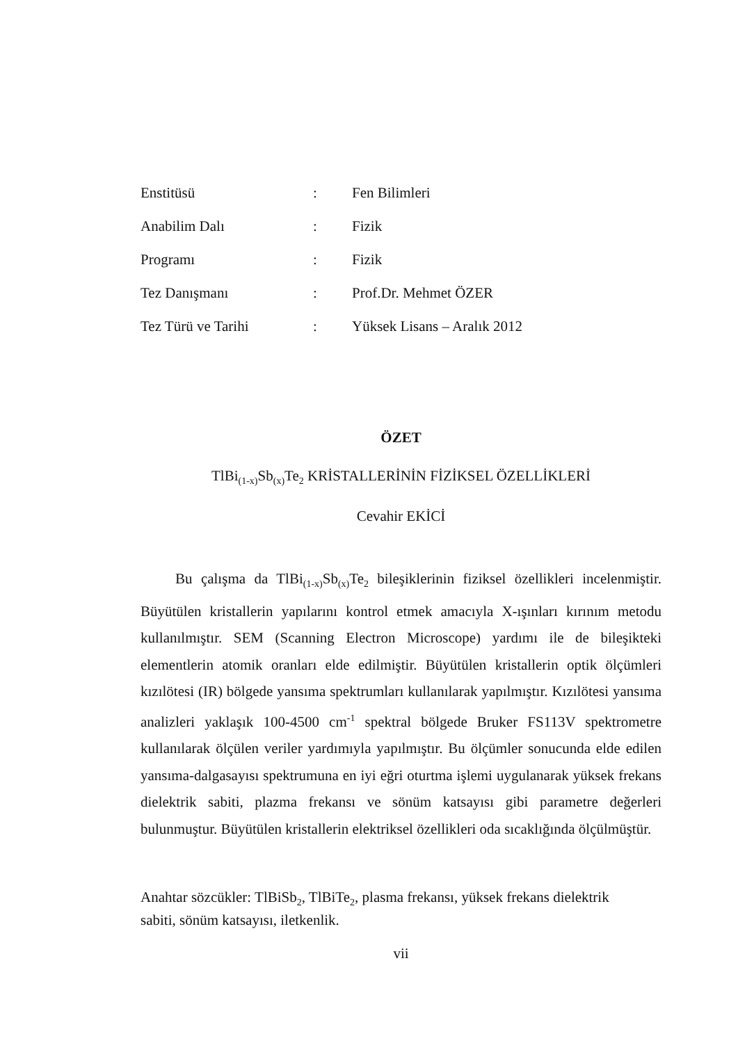| Enstitüsü | : | Fen Bilimleri |
| Anabilim Dalı | : | Fizik |
| Programı | : | Fizik |
| Tez Danışmanı | : | Prof.Dr. Mehmet ÖZER |
| Tez Türü ve Tarihi | : | Yüksek Lisans – Aralık 2012 |
ÖZET
TlBi<sub>(1-x)</sub>Sb<sub>(x)</sub>Te<sub>2</sub> KRİSTALLERİNİN FİZİKSEL ÖZELLİKLERİ
Cevahir EKİCİ
Bu çalışma da TlBi<sub>(1-x)</sub>Sb<sub>(x)</sub>Te<sub>2</sub> bileşiklerinin fiziksel özellikleri incelenmiştir. Büyütülen kristallerin yapılarını kontrol etmek amacıyla X-ışınları kırınım metodu kullanılmıştır. SEM (Scanning Electron Microscope) yardımı ile de bileşikteki elementlerin atomik oranları elde edilmiştir. Büyütülen kristallerin optik ölçümleri kızılötesi (IR) bölgede yansıma spektrumları kullanılarak yapılmıştır. Kızılötesi yansıma analizleri yaklaşık 100-4500 cm<sup>-1</sup> spektral bölgede Bruker FS113V spektrometre kullanılarak ölçülen veriler yardımıyla yapılmıştır. Bu ölçümler sonucunda elde edilen yansıma-dalgasayısı spektrumuna en iyi eğri oturtma işlemi uygulanarak yüksek frekans dielektrik sabiti, plazma frekansı ve sönüm katsayısı gibi parametre değerleri bulunmuştur. Büyütülen kristallerin elektriksel özellikleri oda sıcaklığında ölçülmüştür.
Anahtar sözcükler: TlBiSb<sub>2</sub>, TlBiTe<sub>2</sub>, plasma frekansı, yüksek frekans dielektrik
sabiti, sönüm katsayısı, iletkenlik.
vii